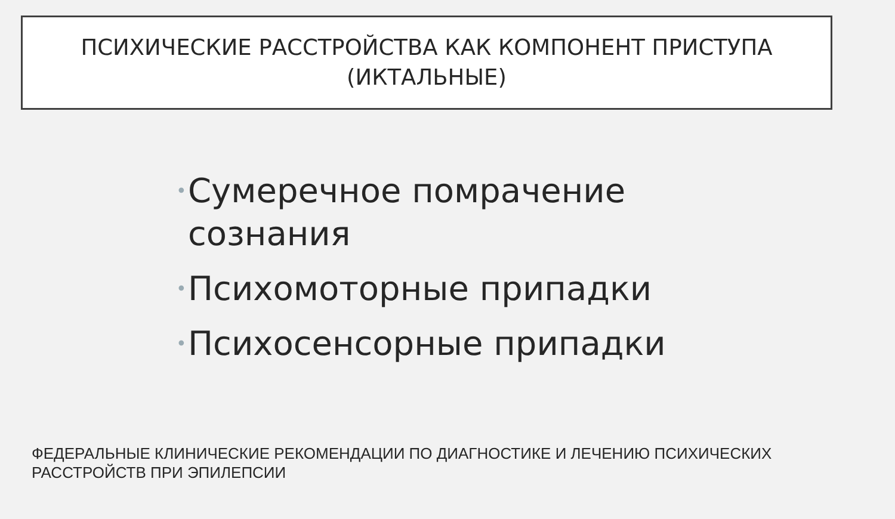ПСИХИЧЕСКИЕ РАССТРОЙСТВА КАК КОМПОНЕНТ ПРИСТУПА
(ИКТАЛЬНЫЕ)
• Сумеречное помрачение
сознания
• Психомоторные припадки
• Психосенсорные припадки
ФЕДЕРАЛЬНЫЕ КЛИНИЧЕСКИЕ РЕКОМЕНДАЦИИ ПО ДИАГНОСТИКЕ И ЛЕЧЕНИЮ ПСИХИЧЕСКИХ
РАССТРОЙСТВ ПРИ ЭПИЛЕПСИИ